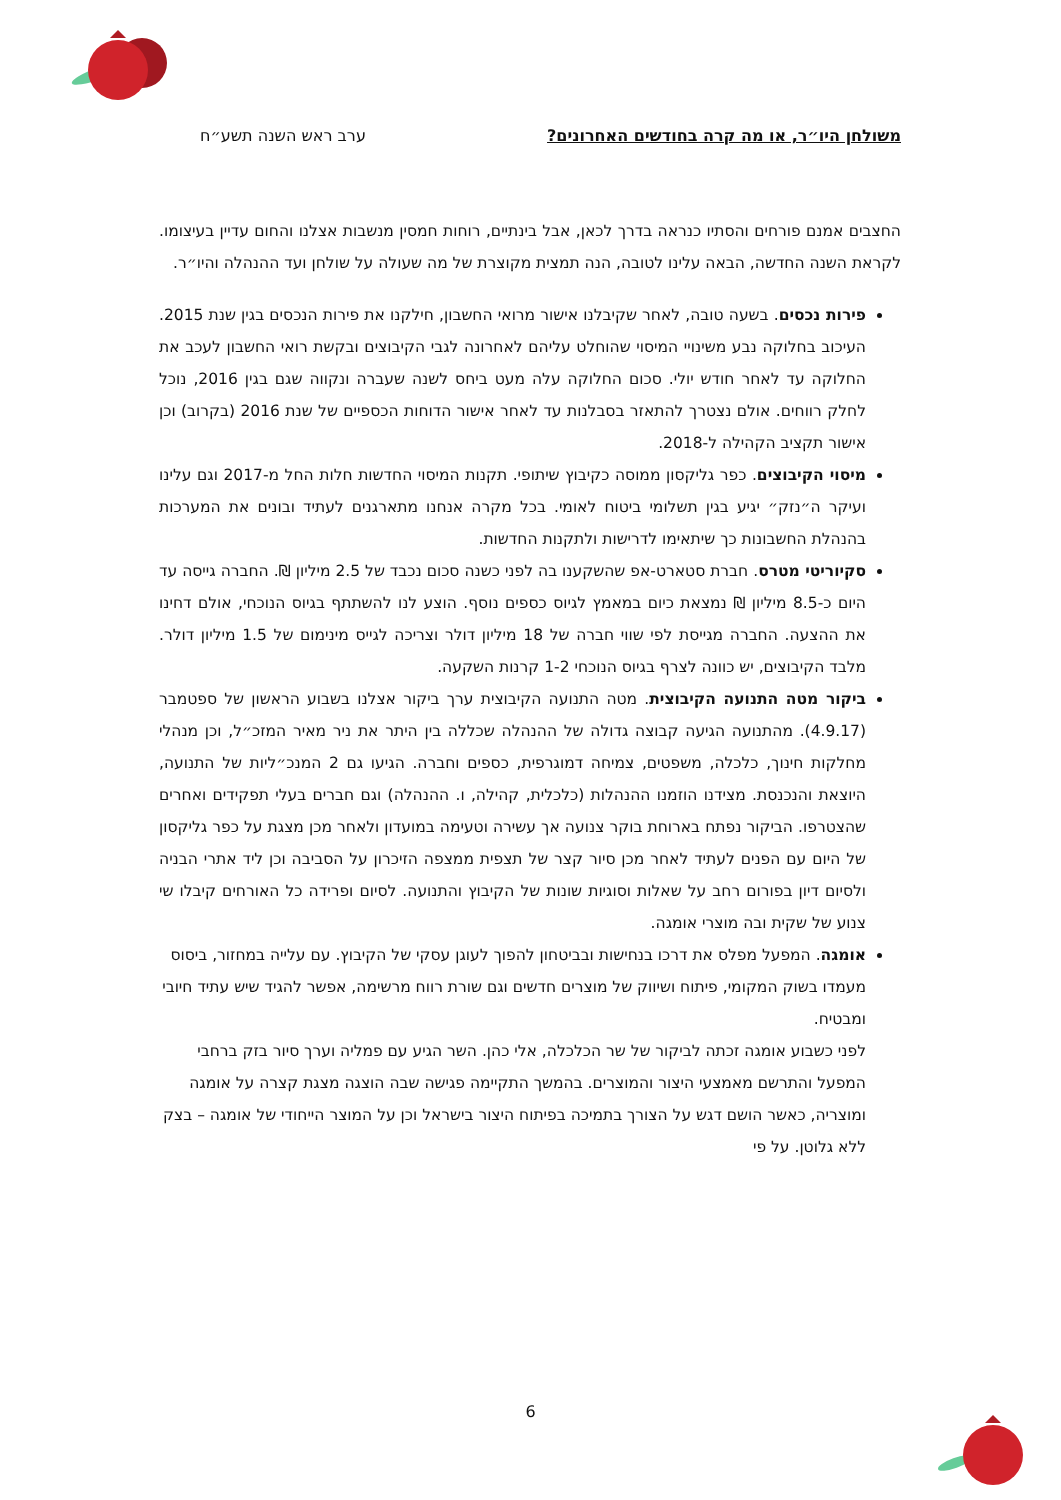משולחן היו״ר, או מה קרה בחודשים האחרונים? ערב ראש השנה תשע״ח
החצבים אמנם פורחים והסתיו כנראה בדרך לכאן, אבל בינתיים, רוחות חמסין מנשבות אצלנו והחום עדיין בעיצומו. לקראת השנה החדשה, הבאה עלינו לטובה, הנה תמצית מקוצרת של מה שעולה על שולחן ועד ההנהלה והיו״ר.
פירות נכסים. בשעה טובה, לאחר שקיבלנו אישור מרואי החשבון, חילקנו את פירות הנכסים בגין שנת 2015. העיכוב בחלוקה נבע משינויי המיסוי שהוחלט עליהם לאחרונה לגבי הקיבוצים ובקשת רואי החשבון לעכב את החלוקה עד לאחר חודש יולי. סכום החלוקה עלה מעט ביחס לשנה שעברה ונקווה שגם בגין 2016, נוכל לחלק רווחים. אולם נצטרך להתאזר בסבלנות עד לאחר אישור הדוחות הכספיים של שנת 2016 (בקרוב) וכן אישור תקציב הקהילה ל-2018.
מיסוי הקיבוצים. כפר גליקסון ממוסה כקיבוץ שיתופי. תקנות המיסוי החדשות חלות החל מ-2017 וגם עלינו ועיקר ה״נזק״ יגיע בגין תשלומי ביטוח לאומי. בכל מקרה אנחנו מתארגנים לעתיד ובונים את המערכות בהנהלת החשבונות כך שיתאימו לדרישות ולתקנות החדשות.
סקיוריטי מטרס. חברת סטארט-אפ שהשקענו בה לפני כשנה סכום נכבד של 2.5 מיליון ₪. החברה גייסה עד היום כ-8.5 מיליון ₪ נמצאת כיום במאמץ לגיוס כספים נוסף. הוצע לנו להשתתף בגיוס הנוכחי, אולם דחינו את ההצעה. החברה מגייסת לפי שווי חברה של 18 מיליון דולר וצריכה לגייס מינימום של 1.5 מיליון דולר. מלבד הקיבוצים, יש כוונה לצרף בגיוס הנוכחי 1-2 קרנות השקעה.
ביקור מטה התנועה הקיבוצית. מטה התנועה הקיבוצית ערך ביקור אצלנו בשבוע הראשון של ספטמבר (4.9.17). מהתנועה הגיעה קבוצה גדולה של ההנהלה שכללה בין היתר את ניר מאיר המזכ״ל, וכן מנהלי מחלקות חינוך, כלכלה, משפטים, צמיחה דמוגרפית, כספים וחברה. הגיעו גם 2 המנכ״ליות של התנועה, היוצאת והנכנסת. מצידנו הוזמנו ההנהלות (כלכלית, קהילה, ו. ההנהלה) וגם חברים בעלי תפקידים ואחרים שהצטרפו. הביקור נפתח בארוחת בוקר צנועה אך עשירה וטעימה במועדון ולאחר מכן מצגת על כפר גליקסון של היום עם הפנים לעתיד לאחר מכן סיור קצר של תצפית ממצפה הזיכרון על הסביבה וכן ליד אתרי הבניה ולסיום דיון בפורום רחב על שאלות וסוגיות שונות של הקיבוץ והתנועה. לסיום ופרידה כל האורחים קיבלו שי צנוע של שקית ובה מוצרי אומגה.
אומגה. המפעל מפלס את דרכו בנחישות ובביטחון להפוך לעוגן עסקי של הקיבוץ. עם עלייה במחזור, ביסוס מעמדו בשוק המקומי, פיתוח ושיווק של מוצרים חדשים וגם שורת רווח מרשימה, אפשר להגיד שיש עתיד חיובי ומבטיח.
לפני כשבוע אומגה זכתה לביקור של שר הכלכלה, אלי כהן. השר הגיע עם פמליה וערך סיור בזק ברחבי המפעל והתרשם מאמצעי היצור והמוצרים. בהמשך התקיימה פגישה שבה הוצגה מצגת קצרה על אומגה ומוצריה, כאשר הושם דגש על הצורך בתמיכה בפיתוח היצור בישראל וכן על המוצר הייחודי של אומגה – בצק ללא גלוטן. על פי
6